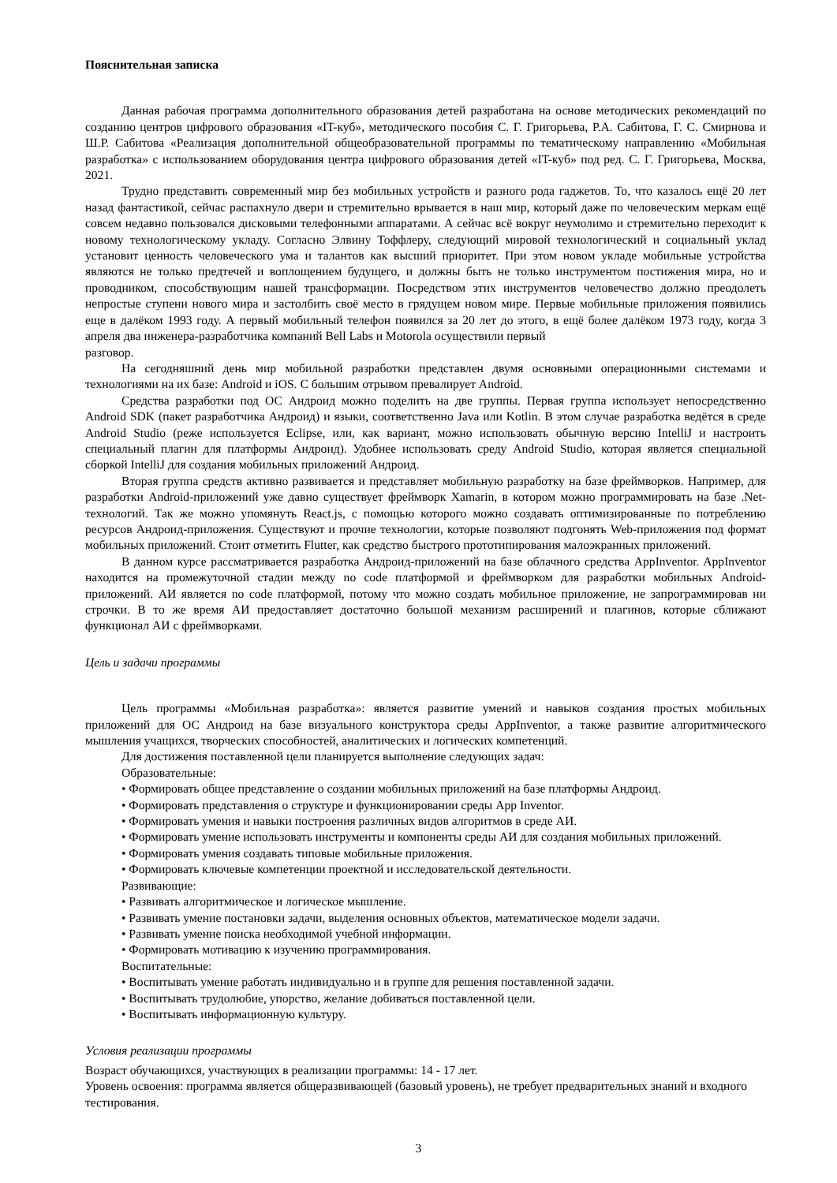Пояснительная записка
Данная рабочая программа дополнительного образования детей разработана на основе методических рекомендаций по созданию центров цифрового образования «IT-куб», методического пособия С. Г. Григорьева, Р.А. Сабитова, Г. С. Смирнова и Ш.Р. Сабитова «Реализация дополнительной общеобразовательной программы по тематическому направлению «Мобильная разработка» с использованием оборудования центра цифрового образования детей «IT-куб» под ред. С. Г. Григорьева, Москва, 2021.
Трудно представить современный мир без мобильных устройств и разного рода гаджетов. То, что казалось ещё 20 лет назад фантастикой, сейчас распахнуло двери и стремительно врывается в наш мир, который даже по человеческим меркам ещё совсем недавно пользовался дисковыми телефонными аппаратами. А сейчас всё вокруг неумолимо и стремительно переходит к новому технологическому укладу. Согласно Элвину Тоффлеру, следующий мировой технологический и социальный уклад установит ценность человеческого ума и талантов как высший приоритет. При этом новом укладе мобильные устройства являются не только предтечей и воплощением будущего, и должны быть не только инструментом постижения мира, но и проводником, способствующим нашей трансформации. Посредством этих инструментов человечество должно преодолеть непростые ступени нового мира и застолбить своё место в грядущем новом мире. Первые мобильные приложения появились еще в далёком 1993 году. А первый мобильный телефон появился за 20 лет до этого, в ещё более далёком 1973 году, когда 3 апреля два инженера-разработчика компаний Bell Labs и Motorola осуществили первый
разговор.
На сегодняшний день мир мобильной разработки представлен двумя основными операционными системами и технологиями на их базе: Android и iOS. С большим отрывом превалирует Android.
Средства разработки под ОС Андроид можно поделить на две группы. Первая группа использует непосредственно Android SDK (пакет разработчика Андроид) и языки, соответственно Java или Kotlin. В этом случае разработка ведётся в среде Android Studio (реже используется Eclipse, или, как вариант, можно использовать обычную версию IntelliJ и настроить специальный плагин для платформы Андроид). Удобнее использовать среду Android Studio, которая является специальной сборкой IntelliJ для создания мобильных приложений Андроид.
Вторая группа средств активно развивается и представляет мобильную разработку на базе фреймворков. Например, для разработки Android-приложений уже давно существует фреймворк Xamarin, в котором можно программировать на базе .Net-технологий. Так же можно упомянуть React.js, с помощью которого можно создавать оптимизированные по потреблению ресурсов Андроид-приложения. Существуют и прочие технологии, которые позволяют подгонять Web-приложения под формат мобильных приложений. Стоит отметить Flutter, как средство быстрого прототипирования малоэкранных приложений.
В данном курсе рассматривается разработка Андроид-приложений на базе облачного средства AppInventor. AppInventor находится на промежуточной стадии между no code платформой и фреймворком для разработки мобильных Android-приложений. АИ является no code платформой, потому что можно создать мобильное приложение, не запрограммировав ни строчки. В то же время АИ предоставляет достаточно большой механизм расширений и плагинов, которые сближают функционал АИ с фреймворками.
Цель и задачи программы
Цель программы «Мобильная разработка»: является развитие умений и навыков создания простых мобильных приложений для ОС Андроид на базе визуального конструктора среды AppInventor, а также развитие алгоритмического мышления учащихся, творческих способностей, аналитических и логических компетенций.
Для достижения поставленной цели планируется выполнение следующих задач:
Образовательные:
• Формировать общее представление о создании мобильных приложений на базе платформы Андроид.
• Формировать представления о структуре и функционировании среды App Inventor.
• Формировать умения и навыки построения различных видов алгоритмов в среде АИ.
• Формировать умение использовать инструменты и компоненты среды АИ для создания мобильных приложений.
• Формировать умения создавать типовые мобильные приложения.
• Формировать ключевые компетенции проектной и исследовательской деятельности.
Развивающие:
• Развивать алгоритмическое и логическое мышление.
• Развивать умение постановки задачи, выделения основных объектов, математическое модели задачи.
• Развивать умение поиска необходимой учебной информации.
• Формировать мотивацию к изучению программирования.
Воспитательные:
• Воспитывать умение работать индивидуально и в группе для решения поставленной задачи.
• Воспитывать трудолюбие, упорство, желание добиваться поставленной цели.
• Воспитывать информационную культуру.
Условия реализации программы
Возраст обучающихся, участвующих в реализации программы: 14 - 17 лет.
Уровень освоения: программа является общеразвивающей (базовый уровень), не требует предварительных знаний и входного тестирования.
3